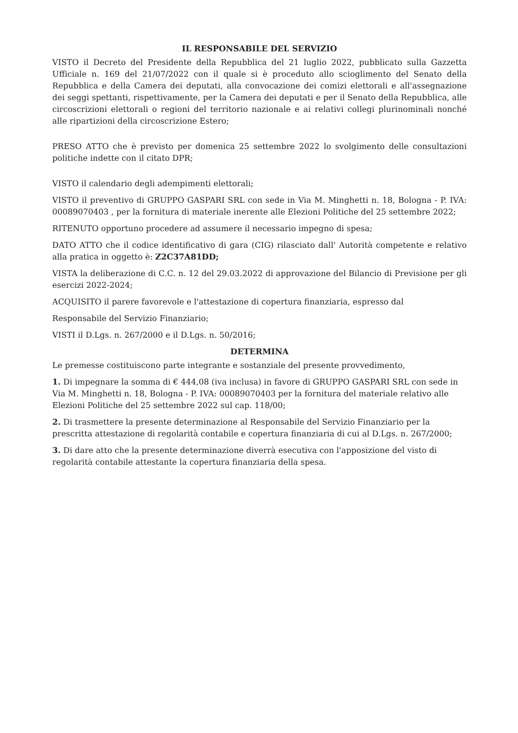IL RESPONSABILE DEL SERVIZIO
VISTO il Decreto del Presidente della Repubblica del 21 luglio 2022, pubblicato sulla Gazzetta Ufficiale n. 169 del 21/07/2022 con il quale si è proceduto allo scioglimento del Senato della Repubblica e della Camera dei deputati, alla convocazione dei comizi elettorali e all'assegnazione dei seggi spettanti, rispettivamente, per la Camera dei deputati e per il Senato della Repubblica, alle circoscrizioni elettorali o regioni del territorio nazionale e ai relativi collegi plurinominali nonché alle ripartizioni della circoscrizione Estero;
PRESO ATTO che è previsto per domenica 25 settembre 2022 lo svolgimento delle consultazioni politiche indette con il citato DPR;
VISTO il calendario degli adempimenti elettorali;
VISTO il preventivo di GRUPPO GASPARI SRL con sede in Via M. Minghetti n. 18, Bologna - P. IVA: 00089070403 , per la fornitura di materiale inerente alle Elezioni Politiche del 25 settembre 2022;
RITENUTO opportuno procedere ad assumere il necessario impegno di spesa;
DATO ATTO che il codice identificativo di gara (CIG) rilasciato dall' Autorità competente e relativo alla pratica in oggetto è: Z2C37A81DD;
VISTA la deliberazione di C.C. n. 12 del 29.03.2022 di approvazione del Bilancio di Previsione per gli esercizi 2022-2024;
ACQUISITO il parere favorevole e l'attestazione di copertura finanziaria, espresso dal
Responsabile del Servizio Finanziario;
VISTI il D.Lgs. n. 267/2000 e il D.Lgs. n. 50/2016;
DETERMINA
Le premesse costituiscono parte integrante e sostanziale del presente provvedimento,
1. Di impegnare la somma di € 444,08 (iva inclusa) in favore di GRUPPO GASPARI SRL con sede in Via M. Minghetti n. 18, Bologna - P. IVA: 00089070403 per la fornitura del materiale relativo alle Elezioni Politiche del 25 settembre 2022 sul cap. 118/00;
2. Di trasmettere la presente determinazione al Responsabile del Servizio Finanziario per la prescritta attestazione di regolarità contabile e copertura finanziaria di cui al D.Lgs. n. 267/2000;
3. Di dare atto che la presente determinazione diverrà esecutiva con l'apposizione del visto di regolarità contabile attestante la copertura finanziaria della spesa.